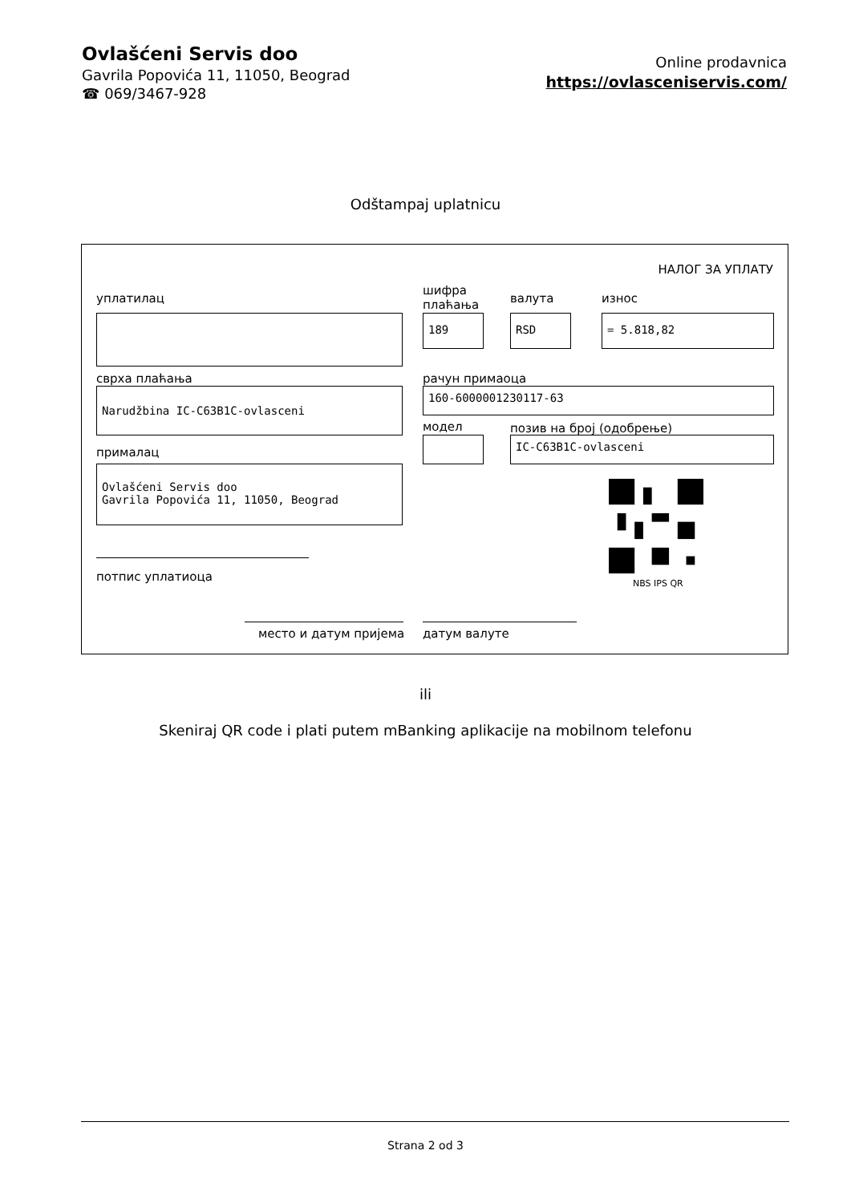Ovlašćeni Servis doo
Gavrila Popovića 11, 11050, Beograd
☎ 069/3467-928
Online prodavnica
https://ovlasceniservis.com/
Odštampaj uplatnicu
НАЛОГ ЗА УПЛАТУ
уплатилац
шифра
плаћања
валута износ
189 RSD = 5.818,82
сврха плаћања рачун примаоца
Narudžbina IC-C63B1C-ovlasceni 160-6000001230117-63
модел позив на број (одобрење)
IC-C63B1C-ovlasceni
прималац
Ovlašćeni Servis doo
Gavrila Popovića 11, 11050, Beograd
NBS IPS QR
потпис уплатиоца
место и датум пријема датум валуте
ili
Skeniraj QR code i plati putem mBanking aplikacije na mobilnom telefonu
Strana 2 od 3